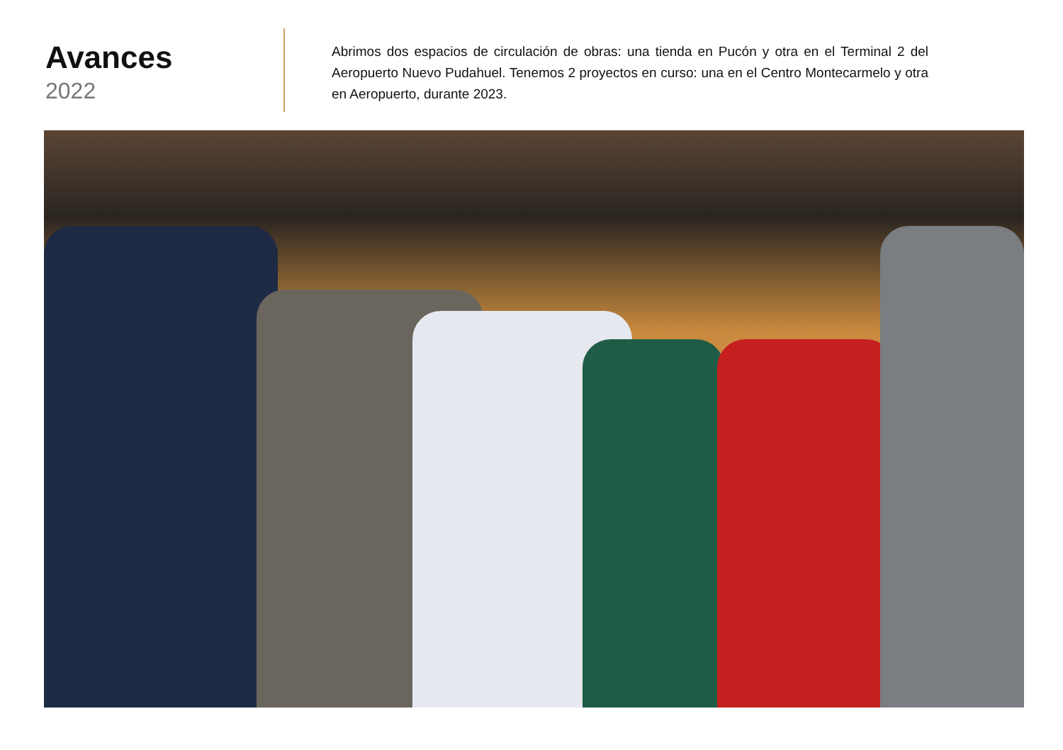Avances
2022
Abrimos dos espacios de circulación de obras: una tienda en Pucón y otra en el Terminal 2 del Aeropuerto Nuevo Pudahuel. Tenemos 2 proyectos en curso: una en el Centro Montecarmelo y otra en Aeropuerto, durante 2023.